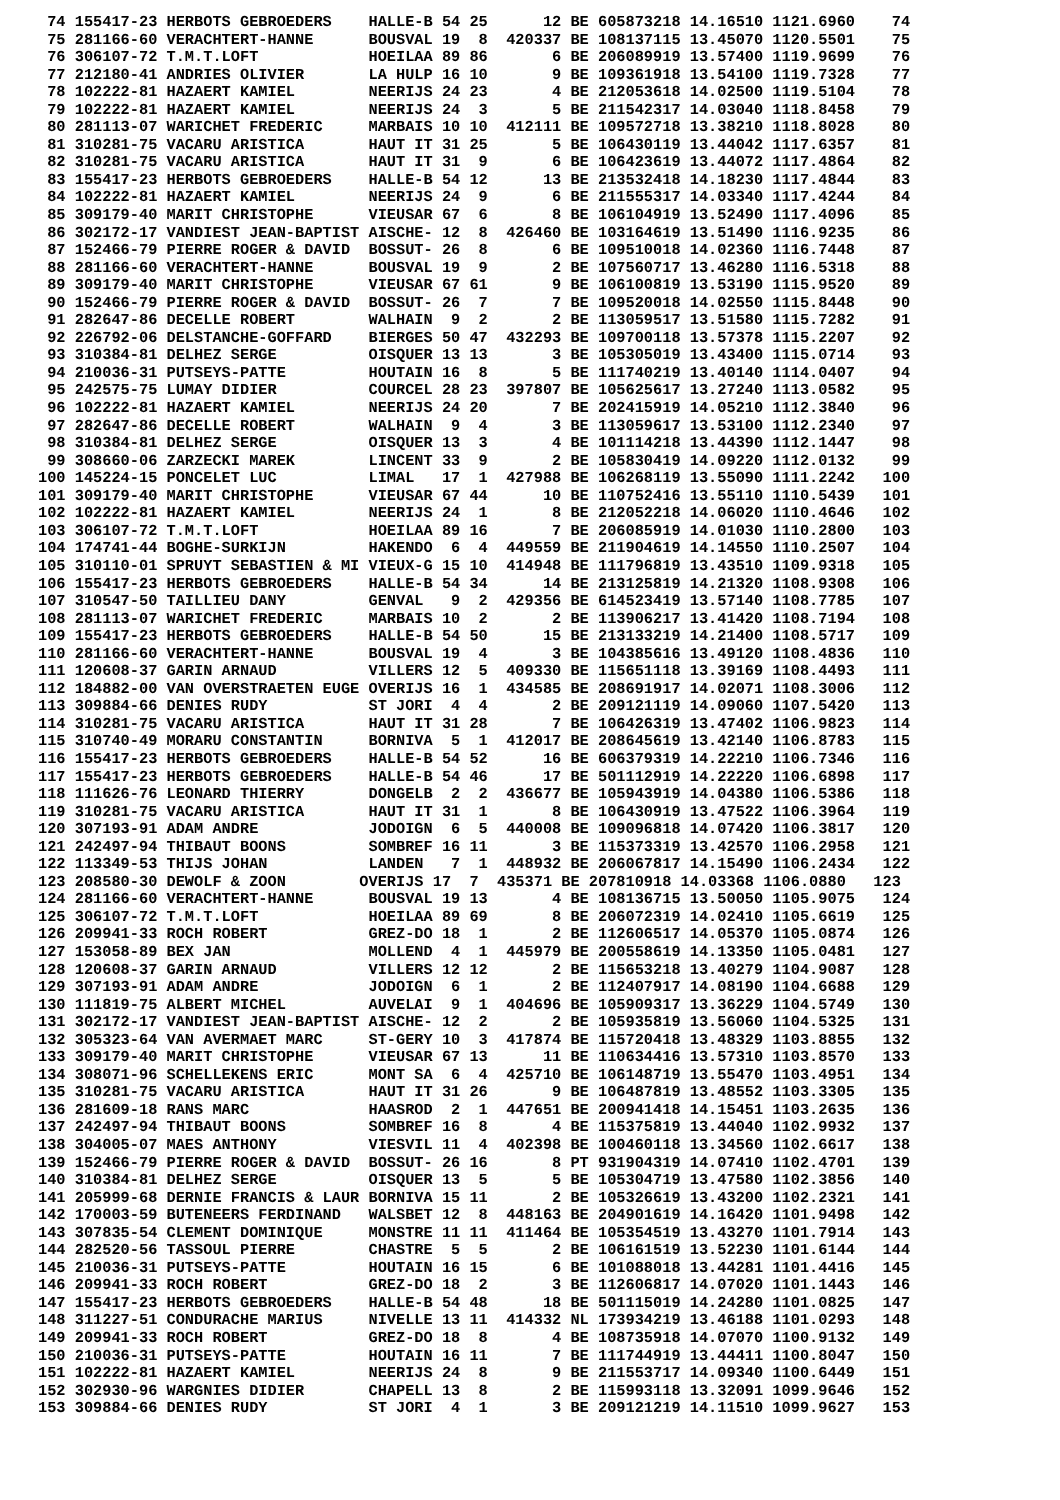74 155417-23 HERBOTS GEBROEDERS    HALLE-B 54 25      12 BE 605873218 14.16510 1121.6960    74
 75 281166-60 VERACHTERT-HANNE      BOUSVAL 19  8  420337 BE 108137115 13.45070 1120.5501    75
 76 306107-72 T.M.T.LOFT            HOEILAA 89 86       6 BE 206089919 13.57400 1119.9699    76
 77 212180-41 ANDRIES OLIVIER       LA HULP 16 10       9 BE 109361918 13.54100 1119.7328    77
 78 102222-81 HAZAERT KAMIEL        NEERIJS 24 23       4 BE 212053618 14.02500 1119.5104    78
 79 102222-81 HAZAERT KAMIEL        NEERIJS 24  3       5 BE 211542317 14.03040 1118.8458    79
 80 281113-07 WARICHET FREDERIC     MARBAIS 10 10  412111 BE 109572718 13.38210 1118.8028    80
 81 310281-75 VACARU ARISTICA       HAUT IT 31 25       5 BE 106430119 13.44042 1117.6357    81
 82 310281-75 VACARU ARISTICA       HAUT IT 31  9       6 BE 106423619 13.44072 1117.4864    82
 83 155417-23 HERBOTS GEBROEDERS    HALLE-B 54 12      13 BE 213532418 14.18230 1117.4844    83
 84 102222-81 HAZAERT KAMIEL        NEERIJS 24  9       6 BE 211555317 14.03340 1117.4244    84
 85 309179-40 MARIT CHRISTOPHE      VIEUSAR 67  6       8 BE 106104919 13.52490 1117.4096    85
 86 302172-17 VANDIEST JEAN-BAPTIST AISCHE- 12  8  426460 BE 103164619 13.51490 1116.9235    86
 87 152466-79 PIERRE ROGER & DAVID  BOSSUT- 26  8       6 BE 109510018 14.02360 1116.7448    87
 88 281166-60 VERACHTERT-HANNE      BOUSVAL 19  9       2 BE 107560717 13.46280 1116.5318    88
 89 309179-40 MARIT CHRISTOPHE      VIEUSAR 67 61       9 BE 106100819 13.53190 1115.9520    89
 90 152466-79 PIERRE ROGER & DAVID  BOSSUT- 26  7       7 BE 109520018 14.02550 1115.8448    90
 91 282647-86 DECELLE ROBERT        WALHAIN  9  2       2 BE 113059517 13.51580 1115.7282    91
 92 226792-06 DELSTANCHE-GOFFARD    BIERGES 50 47  432293 BE 109700118 13.57378 1115.2207    92
 93 310384-81 DELHEZ SERGE          OISQUER 13 13       3 BE 105305019 13.43400 1115.0714    93
 94 210036-31 PUTSEYS-PATTE         HOUTAIN 16  8       5 BE 111740219 13.40140 1114.0407    94
 95 242575-75 LUMAY DIDIER          COURCEL 28 23  397807 BE 105625617 13.27240 1113.0582    95
 96 102222-81 HAZAERT KAMIEL        NEERIJS 24 20       7 BE 202415919 14.05210 1112.3840    96
 97 282647-86 DECELLE ROBERT        WALHAIN  9  4       3 BE 113059617 13.53100 1112.2340    97
 98 310384-81 DELHEZ SERGE          OISQUER 13  3       4 BE 101114218 13.44390 1112.1447    98
 99 308660-06 ZARZECKI MAREK        LINCENT 33  9       2 BE 105830419 14.09220 1112.0132    99
100 145224-15 PONCELET LUC          LIMAL   17  1  427988 BE 106268119 13.55090 1111.2242   100
101 309179-40 MARIT CHRISTOPHE      VIEUSAR 67 44      10 BE 110752416 13.55110 1110.5439   101
102 102222-81 HAZAERT KAMIEL        NEERIJS 24  1       8 BE 212052218 14.06020 1110.4646   102
103 306107-72 T.M.T.LOFT            HOEILAA 89 16       7 BE 206085919 14.01030 1110.2800   103
104 174741-44 BOGHE-SURKIJN         HAKENDO  6  4  449559 BE 211904619 14.14550 1110.2507   104
105 310110-01 SPRUYT SEBASTIEN & MI VIEUX-G 15 10  414948 BE 111796819 13.43510 1109.9318   105
106 155417-23 HERBOTS GEBROEDERS    HALLE-B 54 34      14 BE 213125819 14.21320 1108.9308   106
107 310547-50 TAILLIEU DANY         GENVAL   9  2  429356 BE 614523419 13.57140 1108.7785   107
108 281113-07 WARICHET FREDERIC     MARBAIS 10  2       2 BE 113906217 13.41420 1108.7194   108
109 155417-23 HERBOTS GEBROEDERS    HALLE-B 54 50      15 BE 213133219 14.21400 1108.5717   109
110 281166-60 VERACHTERT-HANNE      BOUSVAL 19  4       3 BE 104385616 13.49120 1108.4836   110
111 120608-37 GARIN ARNAUD          VILLERS 12  5  409330 BE 115651118 13.39169 1108.4493   111
112 184882-00 VAN OVERSTRAETEN EUGE OVERIJS 16  1  434585 BE 208691917 14.02071 1108.3006   112
113 309884-66 DENIES RUDY           ST JORI  4  4       2 BE 209121119 14.09060 1107.5420   113
114 310281-75 VACARU ARISTICA       HAUT IT 31 28       7 BE 106426319 13.47402 1106.9823   114
115 310740-49 MORARU CONSTANTIN     BORNIVA  5  1  412017 BE 208645619 13.42140 1106.8783   115
116 155417-23 HERBOTS GEBROEDERS    HALLE-B 54 52      16 BE 606379319 14.22210 1106.7346   116
117 155417-23 HERBOTS GEBROEDERS    HALLE-B 54 46      17 BE 501112919 14.22220 1106.6898   117
118 111626-76 LEONARD THIERRY       DONGELB  2  2  436677 BE 105943919 14.04380 1106.5386   118
119 310281-75 VACARU ARISTICA       HAUT IT 31  1       8 BE 106430919 13.47522 1106.3964   119
120 307193-91 ADAM ANDRE            JODOIGN  6  5  440008 BE 109096818 14.07420 1106.3817   120
121 242497-94 THIBAUT BOONS         SOMBREF 16 11       3 BE 115373319 13.42570 1106.2958   121
122 113349-53 THIJS JOHAN           LANDEN   7  1  448932 BE 206067817 14.15490 1106.2434   122
123 208580-30 DEWOLF & ZOON        OVERIJS 17  7  435371 BE 207810918 14.03368 1106.0880   123
124 281166-60 VERACHTERT-HANNE      BOUSVAL 19 13       4 BE 108136715 13.50050 1105.9075   124
125 306107-72 T.M.T.LOFT            HOEILAA 89 69       8 BE 206072319 14.02410 1105.6619   125
126 209941-33 ROCH ROBERT           GREZ-DO 18  1       2 BE 112606517 14.05370 1105.0874   126
127 153058-89 BEX JAN               MOLLEND  4  1  445979 BE 200558619 14.13350 1105.0481   127
128 120608-37 GARIN ARNAUD          VILLERS 12 12       2 BE 115653218 13.40279 1104.9087   128
129 307193-91 ADAM ANDRE            JODOIGN  6  1       2 BE 112407917 14.08190 1104.6688   129
130 111819-75 ALBERT MICHEL         AUVELAI  9  1  404696 BE 105909317 13.36229 1104.5749   130
131 302172-17 VANDIEST JEAN-BAPTIST AISCHE- 12  2       2 BE 105935819 13.56060 1104.5325   131
132 305323-64 VAN AVERMAET MARC     ST-GERY 10  3  417874 BE 115720418 13.48329 1103.8855   132
133 309179-40 MARIT CHRISTOPHE      VIEUSAR 67 13      11 BE 110634416 13.57310 1103.8570   133
134 308071-96 SCHELLEKENS ERIC      MONT SA  6  4  425710 BE 106148719 13.55470 1103.4951   134
135 310281-75 VACARU ARISTICA       HAUT IT 31 26       9 BE 106487819 13.48552 1103.3305   135
136 281609-18 RANS MARC             HAASROD  2  1  447651 BE 200941418 14.15451 1103.2635   136
137 242497-94 THIBAUT BOONS         SOMBREF 16  8       4 BE 115375819 13.44040 1102.9932   137
138 304005-07 MAES ANTHONY          VIESVIL 11  4  402398 BE 100460118 13.34560 1102.6617   138
139 152466-79 PIERRE ROGER & DAVID  BOSSUT- 26 16       8 PT 931904319 14.07410 1102.4701   139
140 310384-81 DELHEZ SERGE          OISQUER 13  5       5 BE 105304719 13.47580 1102.3856   140
141 205999-68 DERNIE FRANCIS & LAUR BORNIVA 15 11       2 BE 105326619 13.43200 1102.2321   141
142 170003-59 BUTENEERS FERDINAND   WALSBET 12  8  448163 BE 204901619 14.16420 1101.9498   142
143 307835-54 CLEMENT DOMINIQUE     MONSTRE 11 11  411464 BE 105354519 13.43270 1101.7914   143
144 282520-56 TASSOUL PIERRE        CHASTRE  5  5       2 BE 106161519 13.52230 1101.6144   144
145 210036-31 PUTSEYS-PATTE         HOUTAIN 16 15       6 BE 101088018 13.44281 1101.4416   145
146 209941-33 ROCH ROBERT           GREZ-DO 18  2       3 BE 112606817 14.07020 1101.1443   146
147 155417-23 HERBOTS GEBROEDERS    HALLE-B 54 48      18 BE 501115019 14.24280 1101.0825   147
148 311227-51 CONDURACHE MARIUS     NIVELLE 13 11  414332 NL 173934219 13.46188 1101.0293   148
149 209941-33 ROCH ROBERT           GREZ-DO 18  8       4 BE 108735918 14.07070 1100.9132   149
150 210036-31 PUTSEYS-PATTE         HOUTAIN 16 11       7 BE 111744919 13.44411 1100.8047   150
151 102222-81 HAZAERT KAMIEL        NEERIJS 24  8       9 BE 211553717 14.09340 1100.6449   151
152 302930-96 WARGNIES DIDIER       CHAPELL 13  8       2 BE 115993118 13.32091 1099.9646   152
153 309884-66 DENIES RUDY           ST JORI  4  1       3 BE 209121219 14.11510 1099.9627   153